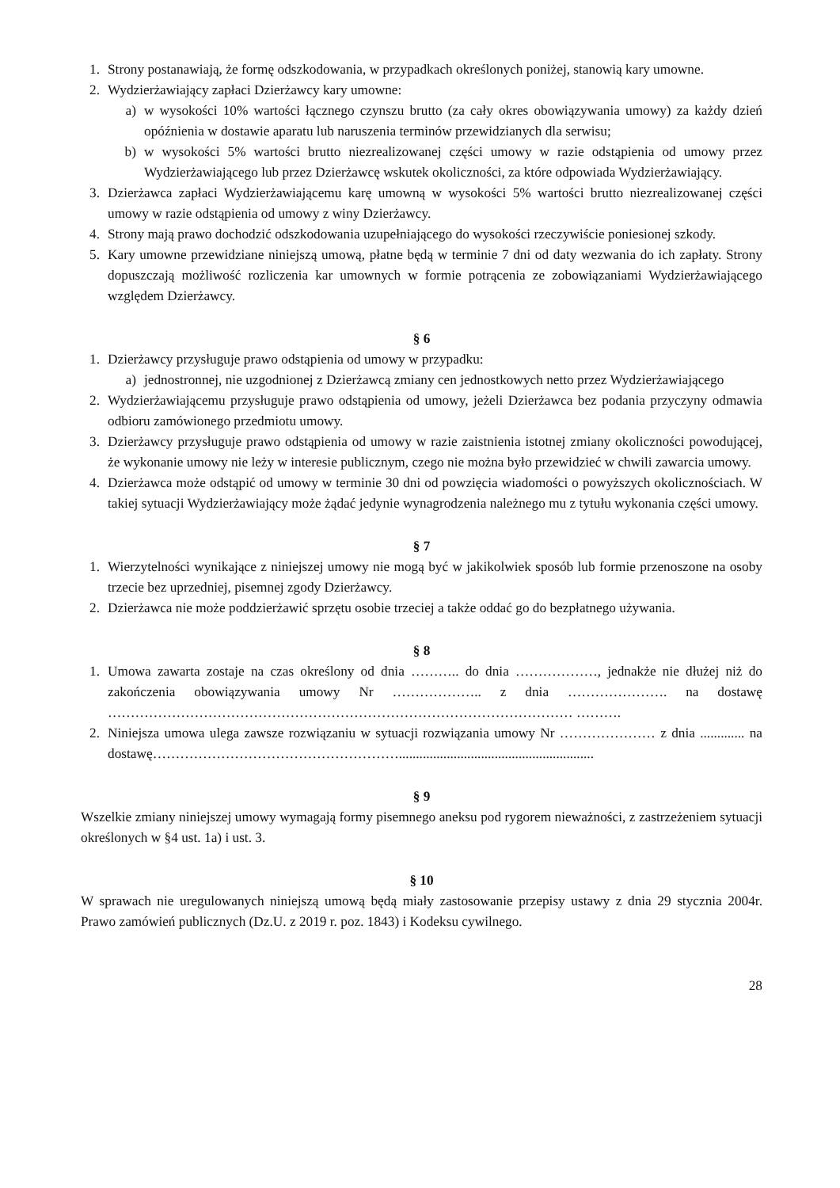1. Strony postanawiają, że formę odszkodowania, w przypadkach określonych poniżej, stanowią kary umowne.
2. Wydzierżawiający zapłaci Dzierżawcy kary umowne:
a) w wysokości 10% wartości łącznego czynszu brutto (za cały okres obowiązywania umowy) za każdy dzień opóźnienia w dostawie aparatu lub naruszenia terminów przewidzianych dla serwisu;
b) w wysokości 5% wartości brutto niezrealizowanej części umowy w razie odstąpienia od umowy przez Wydzierżawiającego lub przez Dzierżawcę wskutek okoliczności, za które odpowiada Wydzierżawiający.
3. Dzierżawca zapłaci Wydzierżawiającemu karę umowną w wysokości 5% wartości brutto niezrealizowanej części umowy w razie odstąpienia od umowy z winy Dzierżawcy.
4. Strony mają prawo dochodzić odszkodowania uzupełniającego do wysokości rzeczywiście poniesionej szkody.
5. Kary umowne przewidziane niniejszą umową, płatne będą w terminie 7 dni od daty wezwania do ich zapłaty. Strony dopuszczają możliwość rozliczenia kar umownych w formie potrącenia ze zobowiązaniami Wydzierżawiającego względem Dzierżawcy.
§ 6
1. Dzierżawcy przysługuje prawo odstąpienia od umowy w przypadku:
a) jednostronnej, nie uzgodnionej z Dzierżawcą zmiany cen jednostkowych netto przez Wydzierżawiającego
2. Wydzierżawiającemu przysługuje prawo odstąpienia od umowy, jeżeli Dzierżawca bez podania przyczyny odmawia odbioru zamówionego przedmiotu umowy.
3. Dzierżawcy przysługuje prawo odstąpienia od umowy w razie zaistnienia istotnej zmiany okoliczności powodującej, że wykonanie umowy nie leży w interesie publicznym, czego nie można było przewidzieć w chwili zawarcia umowy.
4. Dzierżawca może odstąpić od umowy w terminie 30 dni od powzięcia wiadomości o powyższych okolicznościach. W takiej sytuacji Wydzierżawiający może żądać jedynie wynagrodzenia należnego mu z tytułu wykonania części umowy.
§ 7
1. Wierzytelności wynikające z niniejszej umowy nie mogą być w jakikolwiek sposób lub formie przenoszone na osoby trzecie bez uprzedniej, pisemnej zgody Dzierżawcy.
2. Dzierżawca nie może poddzierżawić sprzętu osobie trzeciej a także oddać go do bezpłatnego używania.
§ 8
1. Umowa zawarta zostaje na czas określony od dnia ……….. do dnia ………………, jednakże nie dłużej niż do zakończenia obowiązywania umowy Nr ……………….. z dnia …………………. na dostawę ………………………………………………………………………………………… ……….
2. Niniejsza umowa ulega zawsze rozwiązaniu w sytuacji rozwiązania umowy Nr ………………… z dnia ............. na dostawę……………………………………………….........................................................
§ 9
Wszelkie zmiany niniejszej umowy wymagają formy pisemnego aneksu pod rygorem nieważności, z zastrzeżeniem sytuacji określonych w §4 ust. 1a) i ust. 3.
§ 10
W sprawach nie uregulowanych niniejszą umową będą miały zastosowanie przepisy ustawy z dnia 29 stycznia 2004r. Prawo zamówień publicznych (Dz.U. z 2019 r. poz. 1843) i Kodeksu cywilnego.
28